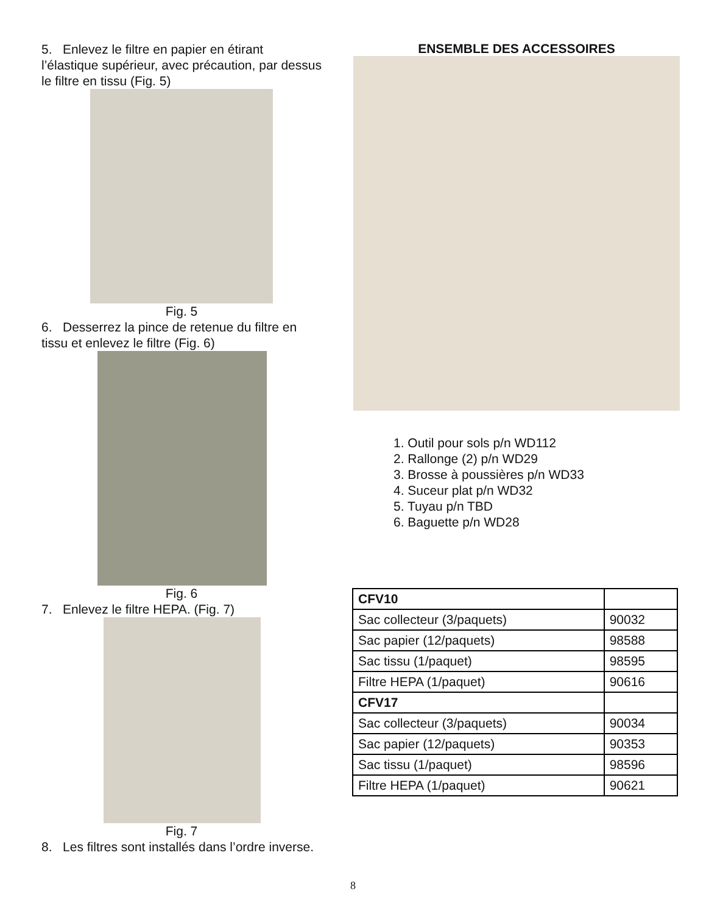5. Enlevez le filtre en papier en étirant l’élastique supérieur, avec précaution, par dessus le filtre en tissu (Fig. 5)
Fig. 5
6. Desserrez la pince de retenue du filtre en tissu et enlevez le filtre (Fig. 6)
Fig. 6
7. Enlevez le filtre HEPA. (Fig. 7)
Fig. 7
8. Les filtres sont installés dans l’ordre inverse.
ENSEMBLE DES ACCESSOIRES
1. Outil pour sols p/n WD112
2. Rallonge (2) p/n WD29
3. Brosse à poussières p/n WD33
4. Suceur plat p/n WD32
5. Tuyau p/n TBD
6. Baguette p/n WD28
| CFV10 | |
| Sac collecteur (3/paquets) | 90032 |
| Sac papier (12/paquets) | 98588 |
| Sac tissu (1/paquet) | 98595 |
| Filtre HEPA (1/paquet) | 90616 |
| CFV17 | |
| Sac collecteur (3/paquets) | 90034 |
| Sac papier (12/paquets) | 90353 |
| Sac tissu (1/paquet) | 98596 |
| Filtre HEPA (1/paquet) | 90621 |
8